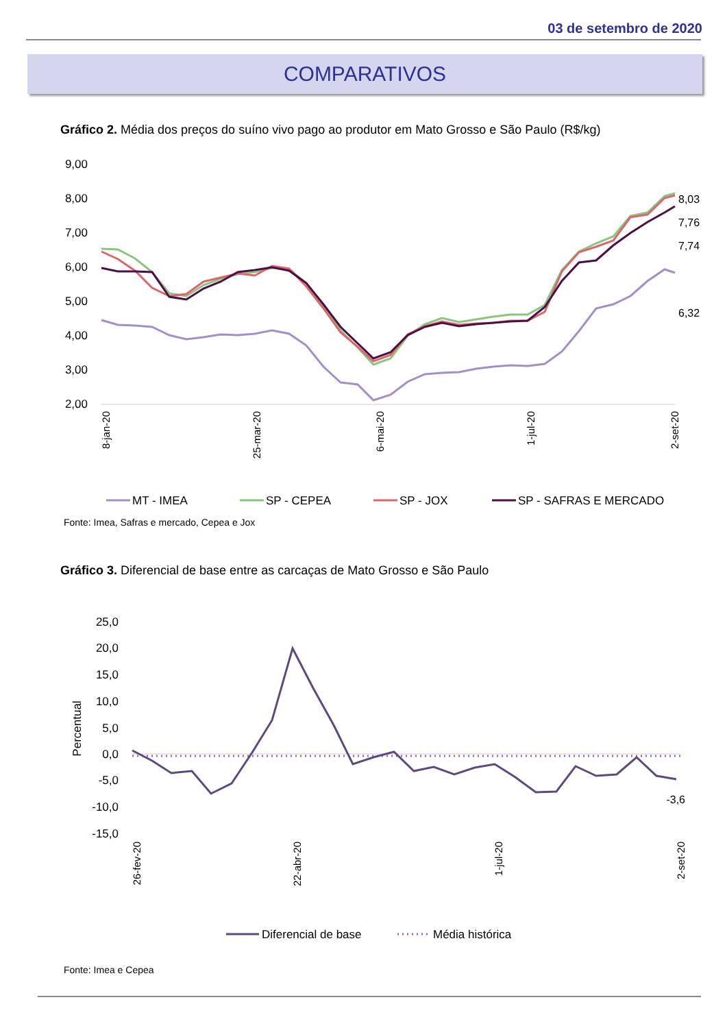03 de setembro de 2020
COMPARATIVOS
Gráfico 2. Média dos preços do suíno vivo pago ao produtor em Mato Grosso e São Paulo (R$/kg)
9,00
8,00
7,00
6,00
5,00
4,00
3,00
2,00
8,03
7,76
7,74
6,32
8-jan-20
25-mar-20
6-mai-20
1-jul-20
2-set-20
MT - IMEA
SP - CEPEA
SP - JOX
SP - SAFRAS E MERCADO
Fonte: Imea, Safras e mercado, Cepea e Jox
Gráfico 3. Diferencial de base entre as carcaças de Mato Grosso e São Paulo
25,0
20,0
15,0
10,0
5,0
0,0
-5,0
-10,0
-15,0
Percentual
-3,6
26-fev-20
22-abr-20
1-jul-20
2-set-20
Diferencial de base
Média histórica
Fonte: Imea e Cepea